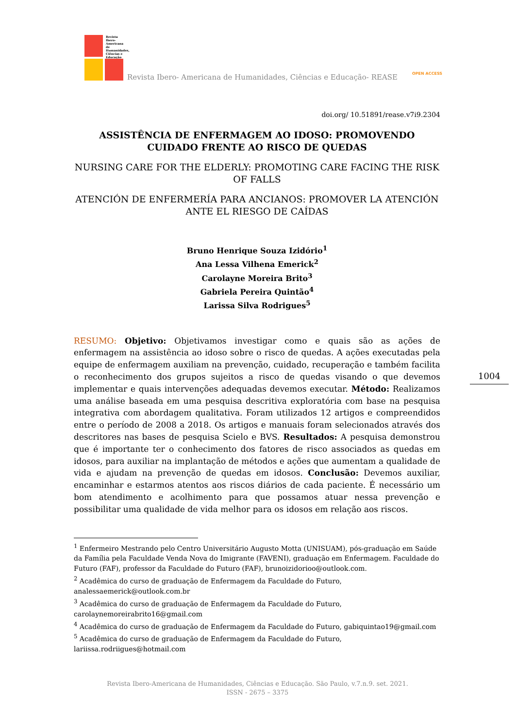Revista Ibero-Americana de Humanidades, Ciências e Educação
Revista Ibero- Americana de Humanidades, Ciências e Educação- REASE OPEN ACCESS
doi.org/ 10.51891/rease.v7i9.2304
ASSISTÊNCIA DE ENFERMAGEM AO IDOSO: PROMOVENDO CUIDADO FRENTE AO RISCO DE QUEDAS
NURSING CARE FOR THE ELDERLY: PROMOTING CARE FACING THE RISK OF FALLS
ATENCIÓN DE ENFERMERÍA PARA ANCIANOS: PROMOVER LA ATENCIÓN ANTE EL RIESGO DE CAÍDAS
Bruno Henrique Souza Izidório<sup>1</sup>
Ana Lessa Vilhena Emerick<sup>2</sup>
Carolayne Moreira Brito<sup>3</sup>
Gabriela Pereira Quintão<sup>4</sup>
Larissa Silva Rodrigues<sup>5</sup>
RESUMO: Objetivo: Objetivamos investigar como e quais são as ações de enfermagem na assistência ao idoso sobre o risco de quedas. A ações executadas pela equipe de enfermagem auxiliam na prevenção, cuidado, recuperação e também facilita o reconhecimento dos grupos sujeitos a risco de quedas visando o que devemos implementar e quais intervenções adequadas devemos executar. Método: Realizamos uma análise baseada em uma pesquisa descritiva exploratória com base na pesquisa integrativa com abordagem qualitativa. Foram utilizados 12 artigos e compreendidos entre o período de 2008 a 2018. Os artigos e manuais foram selecionados através dos descritores nas bases de pesquisa Scielo e BVS. Resultados: A pesquisa demonstrou que é importante ter o conhecimento dos fatores de risco associados as quedas em idosos, para auxiliar na implantação de métodos e ações que aumentam a qualidade de vida e ajudam na prevenção de quedas em idosos. Conclusão: Devemos auxiliar, encaminhar e estarmos atentos aos riscos diários de cada paciente. É necessário um bom atendimento e acolhimento para que possamos atuar nessa prevenção e possibilitar uma qualidade de vida melhor para os idosos em relação aos riscos.
<sup>1</sup> Enfermeiro Mestrando pelo Centro Universitário Augusto Motta (UNISUAM), pós-graduação em Saúde da Família pela Faculdade Venda Nova do Imigrante (FAVENI), graduação em Enfermagem. Faculdade do Futuro (FAF), professor da Faculdade do Futuro (FAF), brunoizidorioo@outlook.com.
<sup>2</sup> Acadêmica do curso de graduação de Enfermagem da Faculdade do Futuro, analessaemerick@outlook.com.br
<sup>3</sup> Acadêmica do curso de graduação de Enfermagem da Faculdade do Futuro, carolaynemoreirabrito16@gmail.com
<sup>4</sup> Acadêmica do curso de graduação de Enfermagem da Faculdade do Futuro, gabiquintao19@gmail.com
<sup>5</sup> Acadêmica do curso de graduação de Enfermagem da Faculdade do Futuro, lariissa.rodriigues@hotmail.com
1004
Revista Ibero-Americana de Humanidades, Ciências e Educação. São Paulo, v.7.n.9. set. 2021.
ISSN - 2675 – 3375